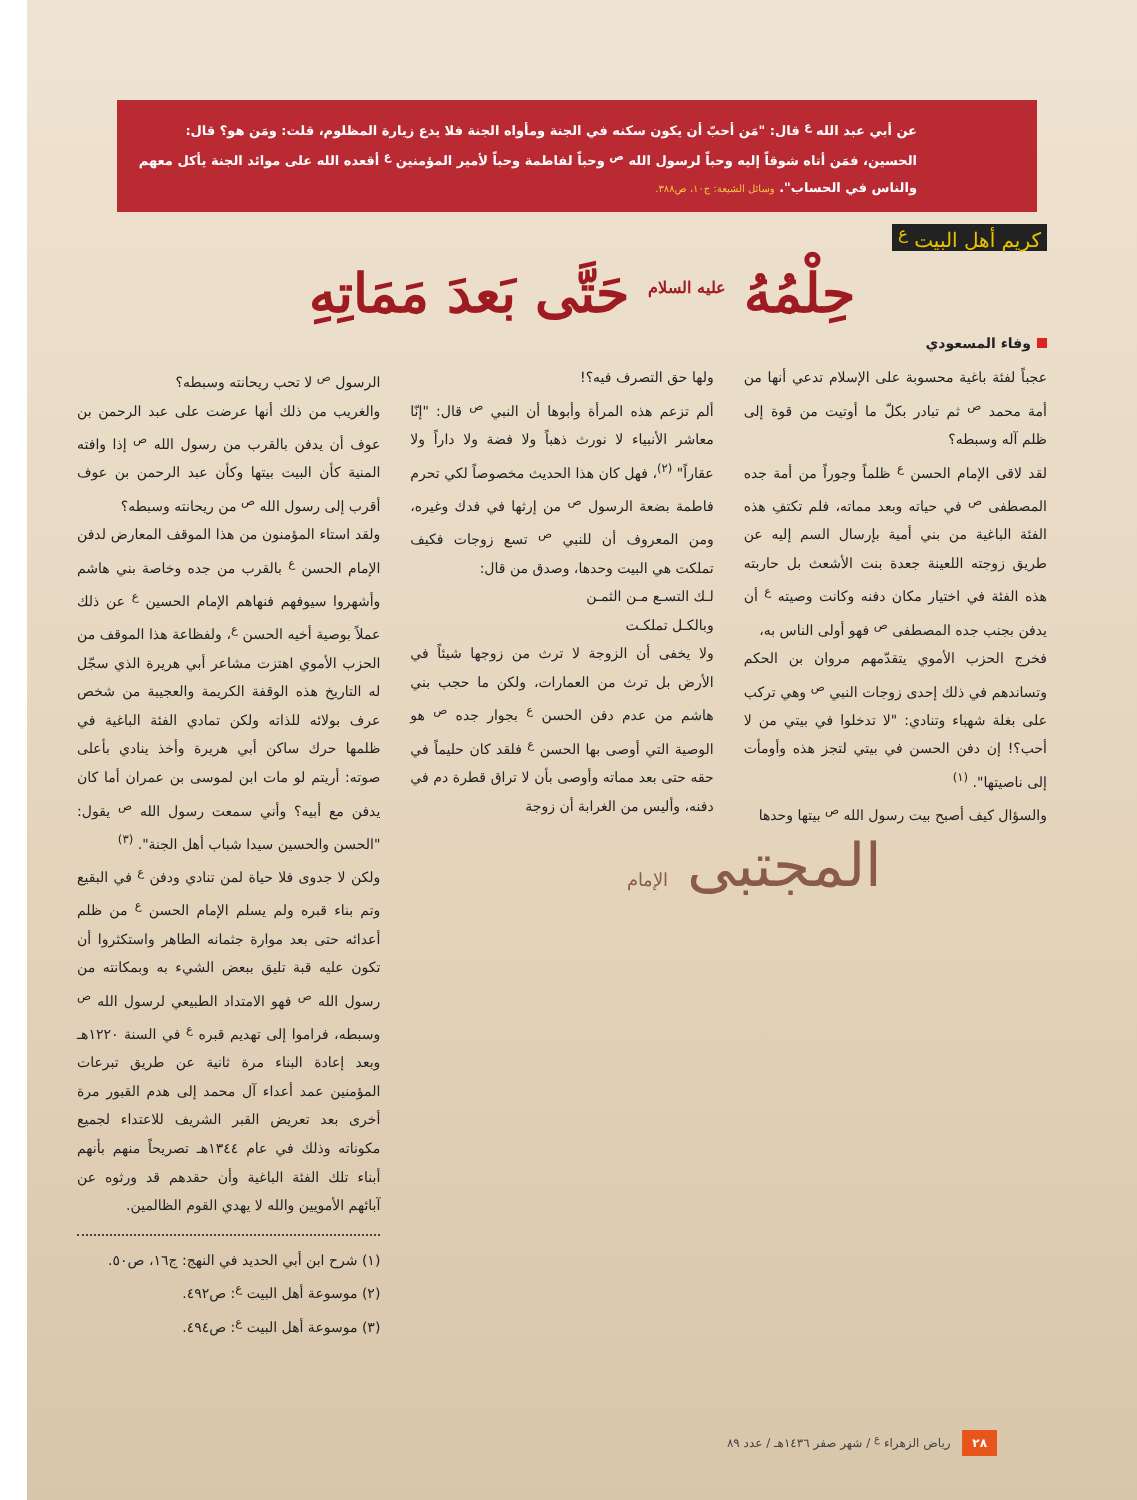عن أبي عبد الله <sup>ع</sup> قال: "مَن أحبّ أن يكون سكنه في الجنة ومأواه الجنة فلا يدع زيارة المظلوم، قلت: ومَن هو؟ قال: الحسين، فمَن أتاه شوقاً إليه وحباً لرسول الله <sup>ص</sup> وحباً لفاطمة وحباً لأمير المؤمنين <sup>ع</sup> أقعده الله على موائد الجنة يأكل معهم والناس في الحساب". وسائل الشيعة: ج١٠، ص٣٨٨.
كريم أهل البيت <sup>ع</sup>
حِلْمُهُ <sup>عليه السلام</sup> حَتَّى بَعدَ مَمَاتِهِ
وفاء المسعودي
عجباً لفئة باغية محسوبة على الإسلام تدعي أنها من أمة محمد <sup>ص</sup> ثم تبادر بكلّ ما أوتيت من قوة إلى ظلم آله وسبطه؟
لقد لاقى الإمام الحسن <sup>ع</sup> ظلماً وجوراً من أمة جده المصطفى <sup>ص</sup> في حياته وبعد مماته، فلم تكتفِ هذه الفئة الباغية من بني أمية بإرسال السم إليه عن طريق زوجته اللعينة جعدة بنت الأشعث بل حاربته هذه الفئة في اختيار مكان دفنه وكانت وصيته <sup>ع</sup> أن يدفن بجنب جده المصطفى <sup>ص</sup> فهو أولى الناس به،
فخرج الحزب الأموي يتقدّمهم مروان بن الحكم وتساندهم في ذلك إحدى زوجات النبي <sup>ص</sup> وهي تركب على بغلة شهباء وتنادي: "لا تدخلوا في بيتي من لا أحب؟! إن دفن الحسن في بيتي لتجز هذه وأومأت إلى ناصيتها". <sup>(١)</sup>
والسؤال كيف أصبح بيت رسول الله <sup>ص</sup> بيتها وحدها
ولها حق التصرف فيه؟!
ألم تزعم هذه المرأة وأبوها أن النبي <sup>ص</sup> قال: "إنّا معاشر الأنبياء لا نورث ذهباً ولا فضة ولا داراً ولا عقاراً" <sup>(٢)</sup>، فهل كان هذا الحديث مخصوصاً لكي تحرم فاطمة بضعة الرسول <sup>ص</sup> من إرثها في فدك وغيره، ومن المعروف أن للنبي <sup>ص</sup> تسع زوجات فكيف تملكت هي البيت وحدها، وصدق من قال:
لـك التسـع مـن الثمـن
وبالكـل تملكـت
ولا يخفى أن الزوجة لا ترث من زوجها شيئاً في الأرض بل ترث من العمارات، ولكن ما حجب بني هاشم من عدم دفن الحسن <sup>ع</sup> بجوار جده <sup>ص</sup> هو الوصية التي أوصى بها الحسن <sup>ع</sup> فلقد كان حليماً في حقه حتى بعد مماته وأوصى بأن لا تراق قطرة دم في دفنه، وأليس من الغرابة أن زوجة
الرسول <sup>ص</sup> لا تحب ريحانته وسبطه؟
والغريب من ذلك أنها عرضت على عبد الرحمن بن عوف أن يدفن بالقرب من رسول الله <sup>ص</sup> إذا وافته المنية كأن البيت بيتها وكأن عبد الرحمن بن عوف أقرب إلى رسول الله <sup>ص</sup> من ريحانته وسبطه؟
ولقد استاء المؤمنون من هذا الموقف المعارض لدفن الإمام الحسن <sup>ع</sup> بالقرب من جده وخاصة بني هاشم وأشهروا سيوفهم فنهاهم الإمام الحسين <sup>ع</sup> عن ذلك عملاً بوصية أخيه الحسن <sup>ع</sup>، ولفظاعة هذا الموقف من الحزب الأموي اهتزت مشاعر أبي هريرة الذي سجّل له التاريخ هذه الوقفة الكريمة والعجيبة من شخص عرف بولائه للذاته ولكن تمادي الفئة الباغية في ظلمها حرك ساكن أبي هريرة وأخذ ينادي بأعلى صوته: أريتم لو مات ابن لموسى بن عمران أما كان يدفن مع أبيه؟ وأني سمعت رسول الله <sup>ص</sup> يقول: "الحسن والحسين سيدا شباب أهل الجنة". <sup>(٣)</sup>
ولكن لا جدوى فلا حياة لمن تنادي ودفن <sup>ع</sup> في البقيع وتم بناء قبره ولم يسلم الإمام الحسن <sup>ع</sup> من ظلم أعدائه حتى بعد موارة جثمانه الطاهر واستكثروا أن تكون عليه قبة تليق ببعض الشيء به وبمكانته من رسول الله <sup>ص</sup> فهو الامتداد الطبيعي لرسول الله <sup>ص</sup> وسبطه، فراموا إلى تهديم قبره <sup>ع</sup> في السنة ١٢٢٠هـ وبعد إعادة البناء مرة ثانية عن طريق تبرعات المؤمنين عمد أعداء آل محمد إلى هدم القبور مرة أخرى بعد تعريض القبر الشريف للاعتداء لجميع مكوناته وذلك في عام ١٣٤٤هـ تصريحاً منهم بأنهم أبناء تلك الفئة الباغية وأن حقدهم قد ورثوه عن آبائهم الأمويين والله لا يهدي القوم الظالمين.
(١) شرح ابن أبي الحديد في النهج: ج١٦، ص٥٠.
(٢) موسوعة أهل البيت <sup>ع</sup>: ص٤٩٢.
(٣) موسوعة أهل البيت <sup>ع</sup>: ص٤٩٤.
المجتبى الإمام
٢٨ رياض الزهراء <sup>ع</sup> / شهر صفر ١٤٣٦هـ / عدد ٨٩